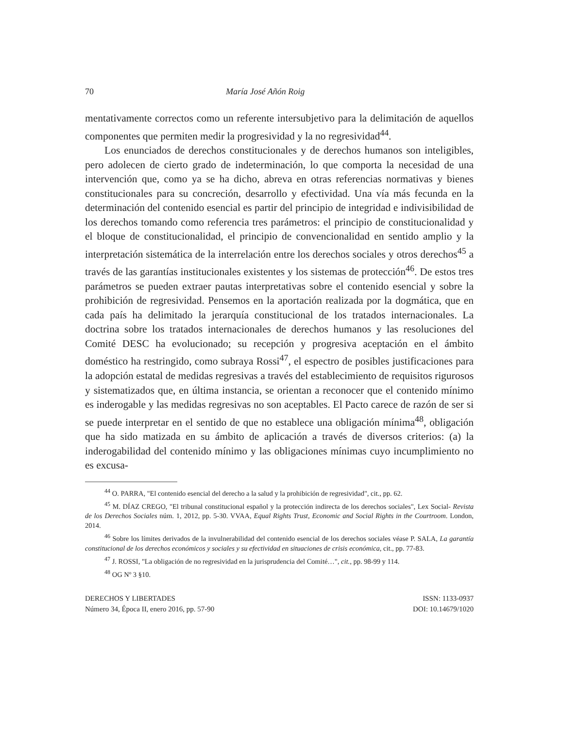70 María José Añón Roig
mentativamente correctos como un referente intersubjetivo para la delimitación de aquellos componentes que permiten medir la progresividad y la no regresividad<sup>44</sup>.
Los enunciados de derechos constitucionales y de derechos humanos son inteligibles, pero adolecen de cierto grado de indeterminación, lo que comporta la necesidad de una intervención que, como ya se ha dicho, abreva en otras referencias normativas y bienes constitucionales para su concreción, desarrollo y efectividad. Una vía más fecunda en la determinación del contenido esencial es partir del principio de integridad e indivisibilidad de los derechos tomando como referencia tres parámetros: el principio de constitucionalidad y el bloque de constitucionalidad, el principio de convencionalidad en sentido amplio y la interpretación sistemática de la interrelación entre los derechos sociales y otros derechos<sup>45</sup> a través de las garantías institucionales existentes y los sistemas de protección<sup>46</sup>. De estos tres parámetros se pueden extraer pautas interpretativas sobre el contenido esencial y sobre la prohibición de regresividad. Pensemos en la aportación realizada por la dogmática, que en cada país ha delimitado la jerarquía constitucional de los tratados internacionales. La doctrina sobre los tratados internacionales de derechos humanos y las resoluciones del Comité DESC ha evolucionado; su recepción y progresiva aceptación en el ámbito doméstico ha restringido, como subraya Rossi<sup>47</sup>, el espectro de posibles justificaciones para la adopción estatal de medidas regresivas a través del establecimiento de requisitos rigurosos y sistematizados que, en última instancia, se orientan a reconocer que el contenido mínimo es inderogable y las medidas regresivas no son aceptables. El Pacto carece de razón de ser si se puede interpretar en el sentido de que no establece una obligación mínima<sup>48</sup>, obligación que ha sido matizada en su ámbito de aplicación a través de diversos criterios: (a) la inderogabilidad del contenido mínimo y las obligaciones mínimas cuyo incumplimiento no es excusa-
<sup>44</sup> O. PARRA, "El contenido esencial del derecho a la salud y la prohibición de regresividad", cit., pp. 62.
<sup>45</sup> M. DÍAZ CREGO, "El tribunal constitucional español y la protección indirecta de los derechos sociales", Lex Social- Revista de los Derechos Sociales núm. 1, 2012, pp. 5-30. VVAA, Equal Rights Trust, Economic and Social Rights in the Courtroom. London, 2014.
<sup>46</sup> Sobre los límites derivados de la invulnerabilidad del contenido esencial de los derechos sociales véase P. SALA, La garantía constitucional de los derechos económicos y sociales y su efectividad en situaciones de crisis económica, cit., pp. 77-83.
<sup>47</sup> J. ROSSI, "La obligación de no regresividad en la jurisprudencia del Comité…", cit., pp. 98-99 y 114.
<sup>48</sup> OG Nº 3 §10.
DERECHOS Y LIBERTADES
Número 34, Época II, enero 2016, pp. 57-90
ISSN: 1133-0937
DOI: 10.14679/1020